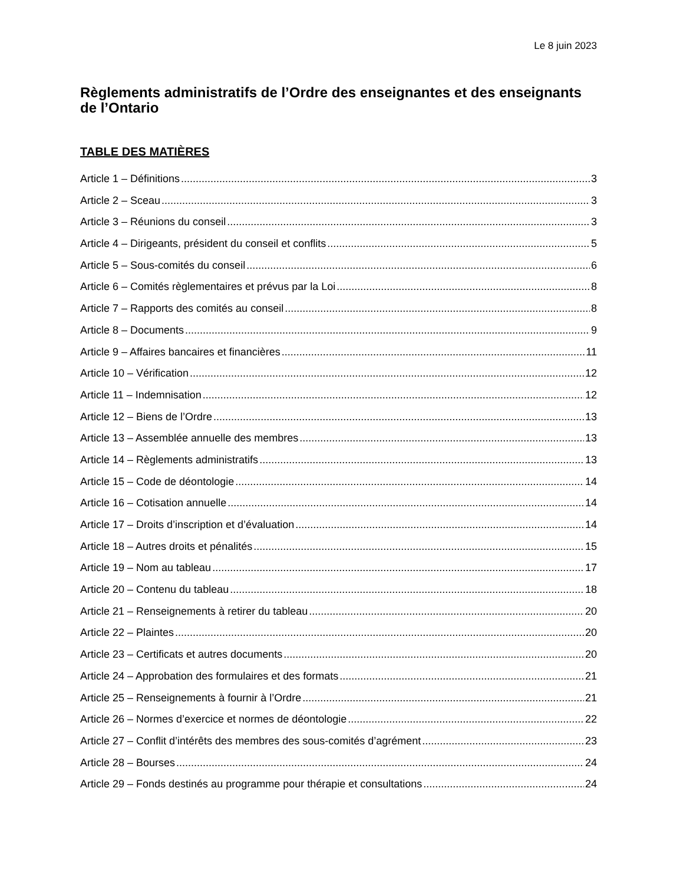Le 8 juin 2023
Règlements administratifs de l’Ordre des enseignantes et des enseignants de l’Ontario
TABLE DES MATIÈRES
Article 1 – Définitions 3
Article 2 – Sceau 3
Article 3 – Réunions du conseil 3
Article 4 – Dirigeants, président du conseil et conflits 5
Article 5 – Sous-comités du conseil 6
Article 6 – Comités règlementaires et prévus par la Loi 8
Article 7 – Rapports des comités au conseil 8
Article 8 – Documents 9
Article 9 – Affaires bancaires et financières 11
Article 10 – Vérification 12
Article 11 – Indemnisation 12
Article 12 – Biens de l’Ordre 13
Article 13 – Assemblée annuelle des membres 13
Article 14 – Règlements administratifs 13
Article 15 – Code de déontologie 14
Article 16 – Cotisation annuelle 14
Article 17 – Droits d’inscription et d’évaluation 14
Article 18 – Autres droits et pénalités 15
Article 19 – Nom au tableau 17
Article 20 – Contenu du tableau 18
Article 21 – Renseignements à retirer du tableau 20
Article 22 – Plaintes 20
Article 23 – Certificats et autres documents 20
Article 24 – Approbation des formulaires et des formats 21
Article 25 – Renseignements à fournir à l’Ordre 21
Article 26 – Normes d’exercice et normes de déontologie 22
Article 27 – Conflit d’intérêts des membres des sous-comités d’agrément 23
Article 28 – Bourses 24
Article 29 – Fonds destinés au programme pour thérapie et consultations 24